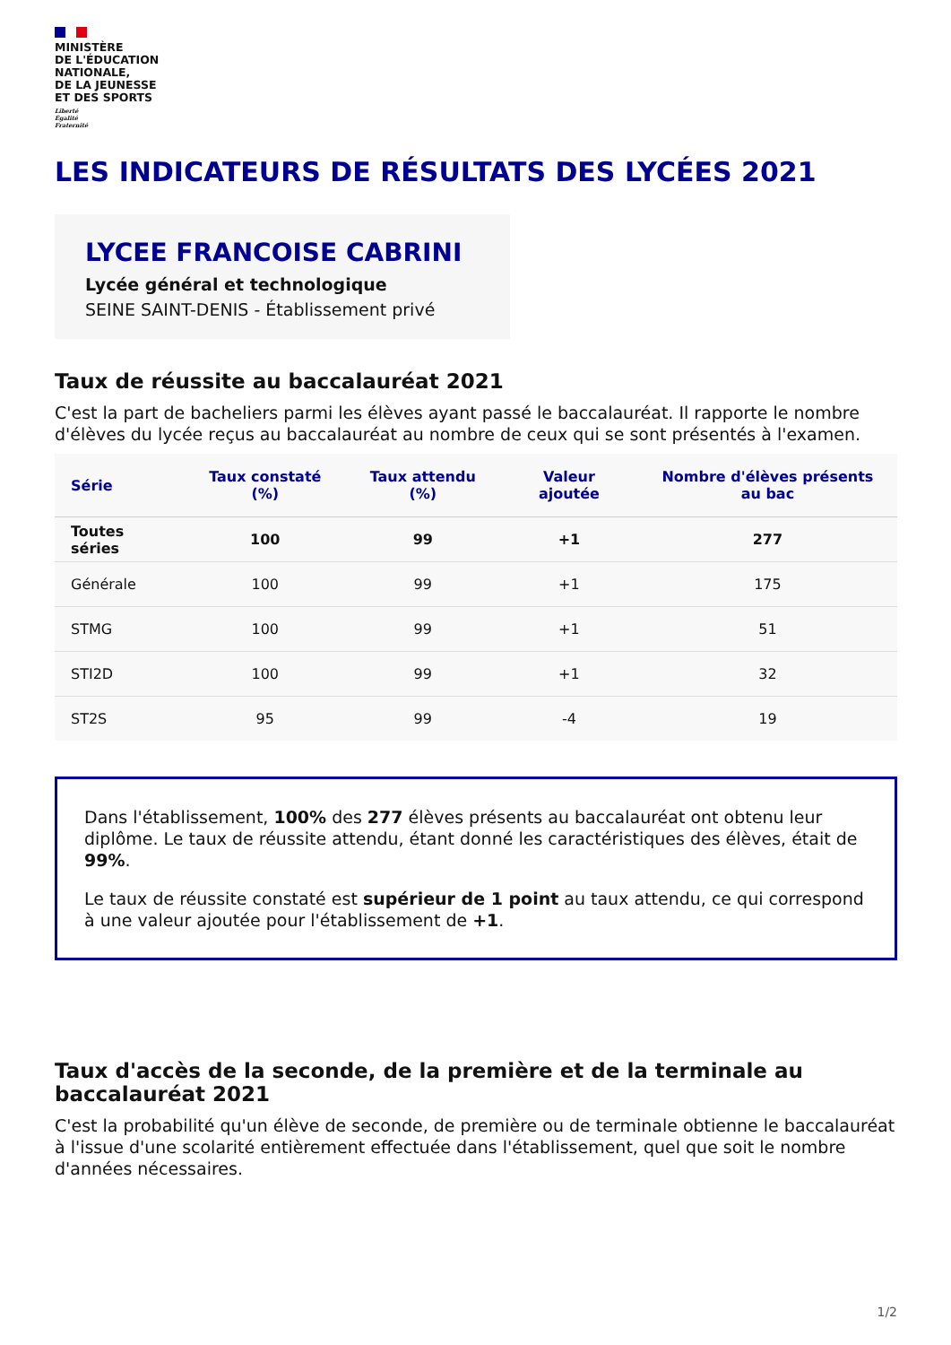MINISTÈRE
DE L'ÉDUCATION
NATIONALE,
DE LA JEUNESSE
ET DES SPORTS
Liberté
Égalité
Fraternité
LES INDICATEURS DE RÉSULTATS DES LYCÉES 2021
LYCEE FRANCOISE CABRINI
Lycée général et technologique
SEINE SAINT-DENIS - Établissement privé
Taux de réussite au baccalauréat 2021
C'est la part de bacheliers parmi les élèves ayant passé le baccalauréat. Il rapporte le nombre d'élèves du lycée reçus au baccalauréat au nombre de ceux qui se sont présentés à l'examen.
| Série | Taux constaté (%) | Taux attendu (%) | Valeur ajoutée | Nombre d'élèves présents au bac |
| --- | --- | --- | --- | --- |
| Toutes séries | 100 | 99 | +1 | 277 |
| Générale | 100 | 99 | +1 | 175 |
| STMG | 100 | 99 | +1 | 51 |
| STI2D | 100 | 99 | +1 | 32 |
| ST2S | 95 | 99 | -4 | 19 |
Dans l'établissement, 100% des 277 élèves présents au baccalauréat ont obtenu leur diplôme. Le taux de réussite attendu, étant donné les caractéristiques des élèves, était de 99%.
Le taux de réussite constaté est supérieur de 1 point au taux attendu, ce qui correspond à une valeur ajoutée pour l'établissement de +1.
Taux d'accès de la seconde, de la première et de la terminale au baccalauréat 2021
C'est la probabilité qu'un élève de seconde, de première ou de terminale obtienne le baccalauréat à l'issue d'une scolarité entièrement effectuée dans l'établissement, quel que soit le nombre d'années nécessaires.
1/2